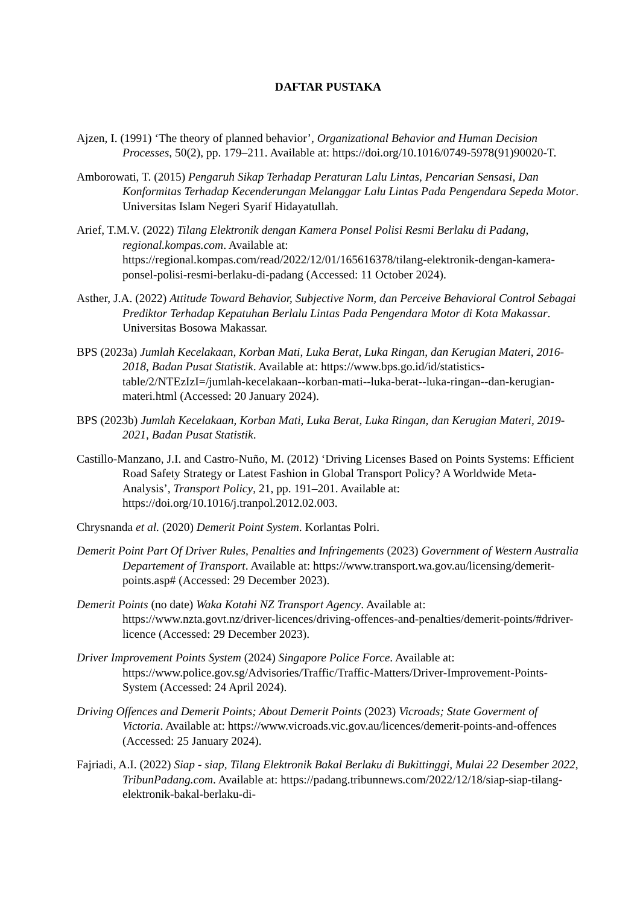DAFTAR PUSTAKA
Ajzen, I. (1991) ‘The theory of planned behavior’, Organizational Behavior and Human Decision Processes, 50(2), pp. 179–211. Available at: https://doi.org/10.1016/0749-5978(91)90020-T.
Amborowati, T. (2015) Pengaruh Sikap Terhadap Peraturan Lalu Lintas, Pencarian Sensasi, Dan Konformitas Terhadap Kecenderungan Melanggar Lalu Lintas Pada Pengendara Sepeda Motor. Universitas Islam Negeri Syarif Hidayatullah.
Arief, T.M.V. (2022) Tilang Elektronik dengan Kamera Ponsel Polisi Resmi Berlaku di Padang, regional.kompas.com. Available at: https://regional.kompas.com/read/2022/12/01/165616378/tilang-elektronik-dengan-kamera-ponsel-polisi-resmi-berlaku-di-padang (Accessed: 11 October 2024).
Asther, J.A. (2022) Attitude Toward Behavior, Subjective Norm, dan Perceive Behavioral Control Sebagai Prediktor Terhadap Kepatuhan Berlalu Lintas Pada Pengendara Motor di Kota Makassar. Universitas Bosowa Makassar.
BPS (2023a) Jumlah Kecelakaan, Korban Mati, Luka Berat, Luka Ringan, dan Kerugian Materi, 2016-2018, Badan Pusat Statistik. Available at: https://www.bps.go.id/id/statistics-table/2/NTEzIzI=/jumlah-kecelakaan--korban-mati--luka-berat--luka-ringan--dan-kerugian-materi.html (Accessed: 20 January 2024).
BPS (2023b) Jumlah Kecelakaan, Korban Mati, Luka Berat, Luka Ringan, dan Kerugian Materi, 2019-2021, Badan Pusat Statistik.
Castillo-Manzano, J.I. and Castro-Nuño, M. (2012) ‘Driving Licenses Based on Points Systems: Efficient Road Safety Strategy or Latest Fashion in Global Transport Policy? A Worldwide Meta-Analysis’, Transport Policy, 21, pp. 191–201. Available at: https://doi.org/10.1016/j.tranpol.2012.02.003.
Chrysnanda et al. (2020) Demerit Point System. Korlantas Polri.
Demerit Point Part Of Driver Rules, Penalties and Infringements (2023) Government of Western Australia Departement of Transport. Available at: https://www.transport.wa.gov.au/licensing/demerit-points.asp# (Accessed: 29 December 2023).
Demerit Points (no date) Waka Kotahi NZ Transport Agency. Available at: https://www.nzta.govt.nz/driver-licences/driving-offences-and-penalties/demerit-points/#driver-licence (Accessed: 29 December 2023).
Driver Improvement Points System (2024) Singapore Police Force. Available at: https://www.police.gov.sg/Advisories/Traffic/Traffic-Matters/Driver-Improvement-Points-System (Accessed: 24 April 2024).
Driving Offences and Demerit Points; About Demerit Points (2023) Vicroads; State Goverment of Victoria. Available at: https://www.vicroads.vic.gov.au/licences/demerit-points-and-offences (Accessed: 25 January 2024).
Fajriadi, A.I. (2022) Siap - siap, Tilang Elektronik Bakal Berlaku di Bukittinggi, Mulai 22 Desember 2022, TribunPadang.com. Available at: https://padang.tribunnews.com/2022/12/18/siap-siap-tilang-elektronik-bakal-berlaku-di-